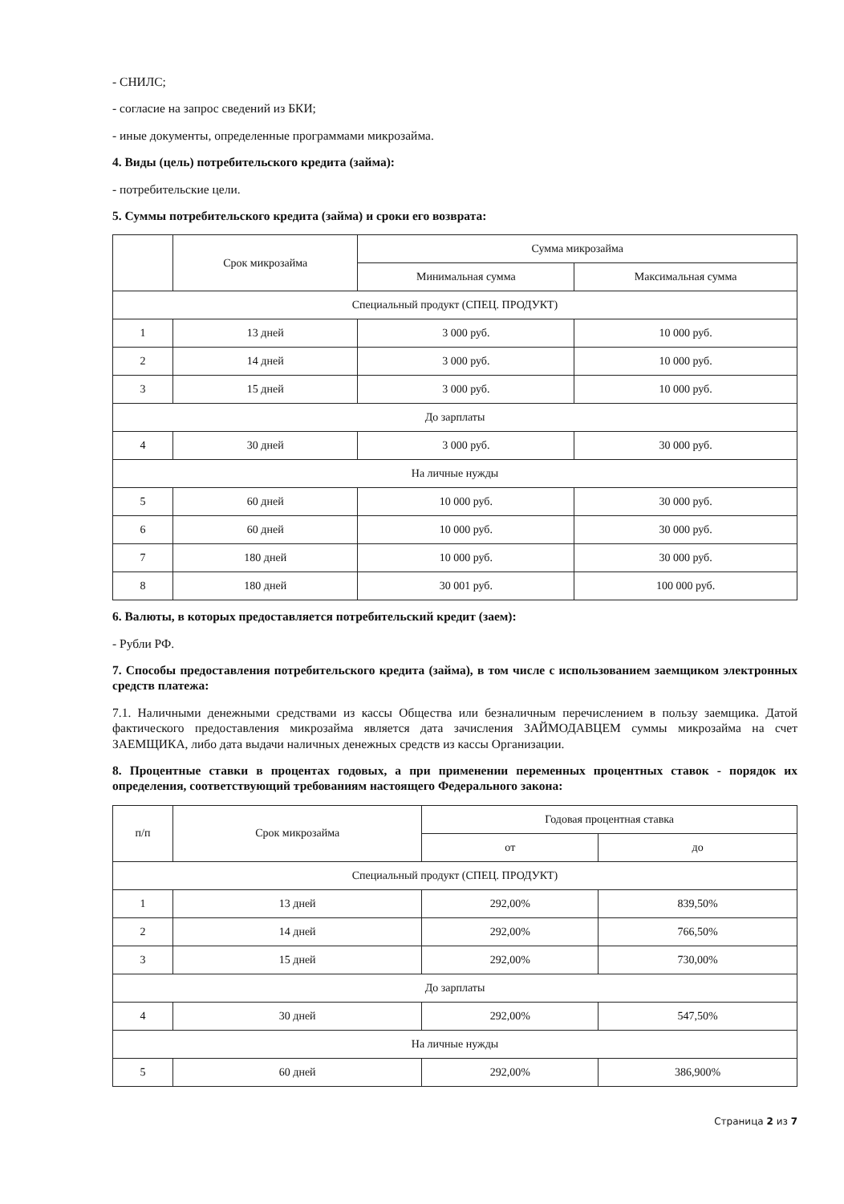- СНИЛС;
- согласие на запрос сведений из БКИ;
- иные документы, определенные программами микрозайма.
4. Виды (цель) потребительского кредита (займа):
- потребительские цели.
5. Суммы потребительского кредита (займа) и сроки его возврата:
| | Срок микрозайма | Сумма микрозайма | |
| --- | --- | --- | --- |
| | | Минимальная сумма | Максимальная сумма |
| Специальный продукт (СПЕЦ. ПРОДУКТ) | | | |
| 1 | 13 дней | 3 000 руб. | 10 000 руб. |
| 2 | 14 дней | 3 000 руб. | 10 000 руб. |
| 3 | 15 дней | 3 000 руб. | 10 000 руб. |
| До зарплаты | | | |
| 4 | 30 дней | 3 000 руб. | 30 000 руб. |
| На личные нужды | | | |
| 5 | 60 дней | 10 000 руб. | 30 000 руб. |
| 6 | 60 дней | 10 000 руб. | 30 000 руб. |
| 7 | 180 дней | 10 000 руб. | 30 000 руб. |
| 8 | 180 дней | 30 001 руб. | 100 000 руб. |
6. Валюты, в которых предоставляется потребительский кредит (заем):
- Рубли РФ.
7. Способы предоставления потребительского кредита (займа), в том числе с использованием заемщиком электронных средств платежа:
7.1. Наличными денежными средствами из кассы Общества или безналичным перечислением в пользу заемщика. Датой фактического предоставления микрозайма является дата зачисления ЗАЙМОДАВЦЕМ суммы микрозайма на счет ЗАЕМЩИКА, либо дата выдачи наличных денежных средств из кассы Организации.
8. Процентные ставки в процентах годовых, а при применении переменных процентных ставок - порядок их определения, соответствующий требованиям настоящего Федерального закона:
| п/п | Срок микрозайма | Годовая процентная ставка | |
| --- | --- | --- | --- |
| | | от | до |
| Специальный продукт (СПЕЦ. ПРОДУКТ) | | | |
| 1 | 13 дней | 292,00% | 839,50% |
| 2 | 14 дней | 292,00% | 766,50% |
| 3 | 15 дней | 292,00% | 730,00% |
| До зарплаты | | | |
| 4 | 30 дней | 292,00% | 547,50% |
| На личные нужды | | | |
| 5 | 60 дней | 292,00% | 386,900% |
Страница 2 из 7